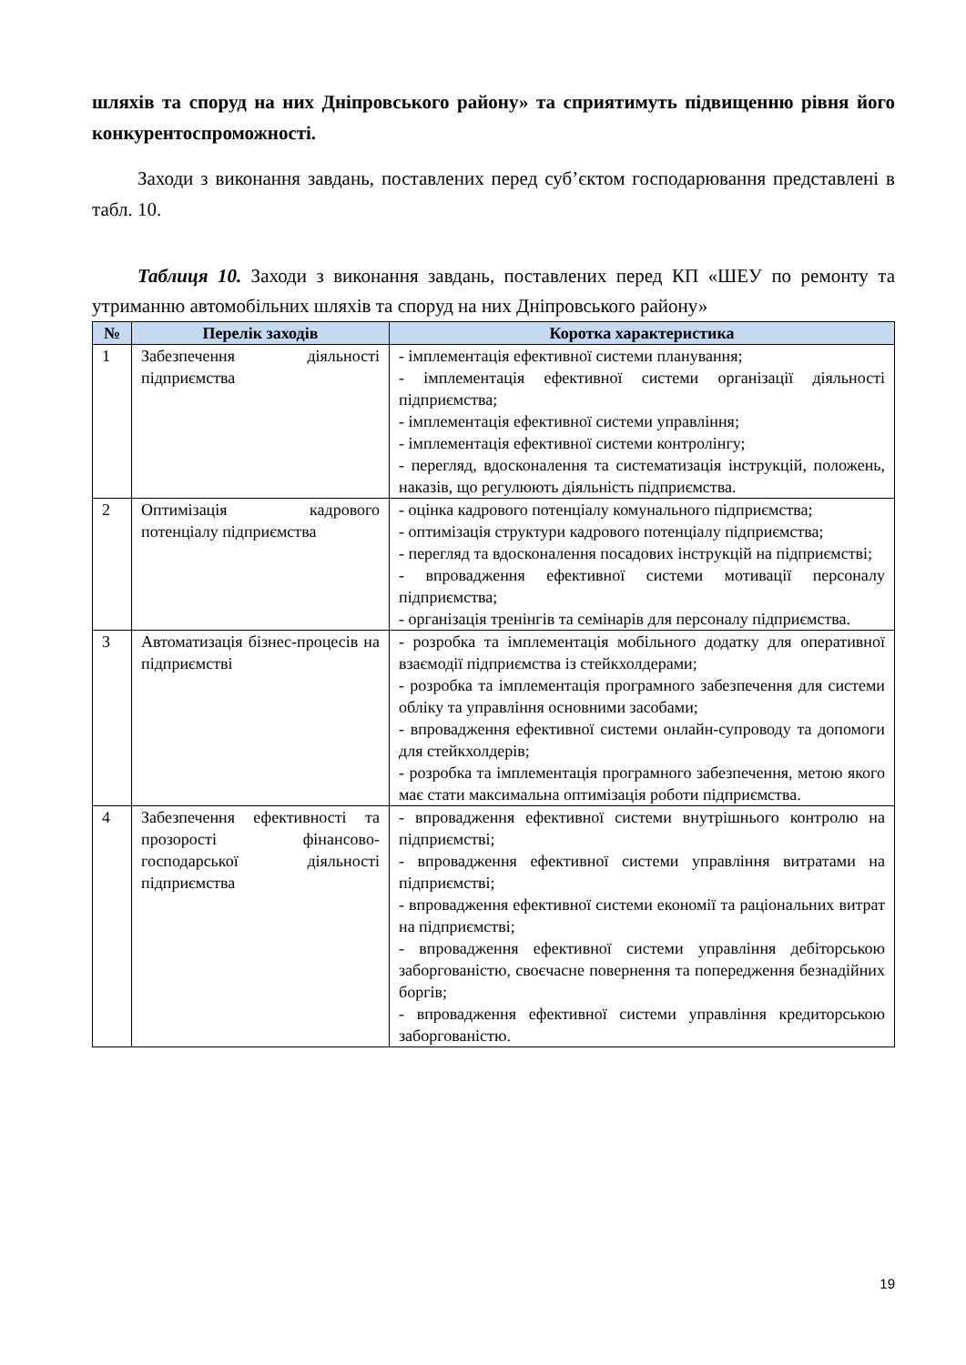шляхів та споруд на них Дніпровського району» та сприятимуть підвищенню рівня його конкурентоспроможності.
Заходи з виконання завдань, поставлених перед суб’єктом господарювання представлені в табл. 10.
Таблиця 10. Заходи з виконання завдань, поставлених перед КП «ШЕУ по ремонту та утриманню автомобільних шляхів та споруд на них Дніпровського району»
| № | Перелік заходів | Коротка характеристика |
| --- | --- | --- |
| 1 | Забезпечення діяльності підприємства | - імплементація ефективної системи планування; - імплементація ефективної системи організації діяльності підприємства; - імплементація ефективної системи управління; - імплементація ефективної системи контролінгу; - перегляд, вдосконалення та систематизація інструкцій, положень, наказів, що регулюють діяльність підприємства. |
| 2 | Оптимізація кадрового потенціалу підприємства | - оцінка кадрового потенціалу комунального підприємства; - оптимізація структури кадрового потенціалу підприємства; - перегляд та вдосконалення посадових інструкцій на підприємстві; - впровадження ефективної системи мотивації персоналу підприємства; - організація тренінгів та семінарів для персоналу підприємства. |
| 3 | Автоматизація бізнес-процесів на підприємстві | - розробка та імплементація мобільного додатку для оперативної взаємодії підприємства із стейкхолдерами; - розробка та імплементація програмного забезпечення для системи обліку та управління основними засобами; - впровадження ефективної системи онлайн-супроводу та допомоги для стейкхолдерів; - розробка та імплементація програмного забезпечення, метою якого має стати максимальна оптимізація роботи підприємства. |
| 4 | Забезпечення ефективності та прозорості фінансово-господарської діяльності підприємства | - впровадження ефективної системи внутрішнього контролю на підприємстві; - впровадження ефективної системи управління витратами на підприємстві; - впровадження ефективної системи економії та раціональних витрат на підприємстві; - впровадження ефективної системи управління дебіторською заборгованістю, своєчасне повернення та попередження безнадійних боргів; - впровадження ефективної системи управління кредиторською заборгованістю. |
19